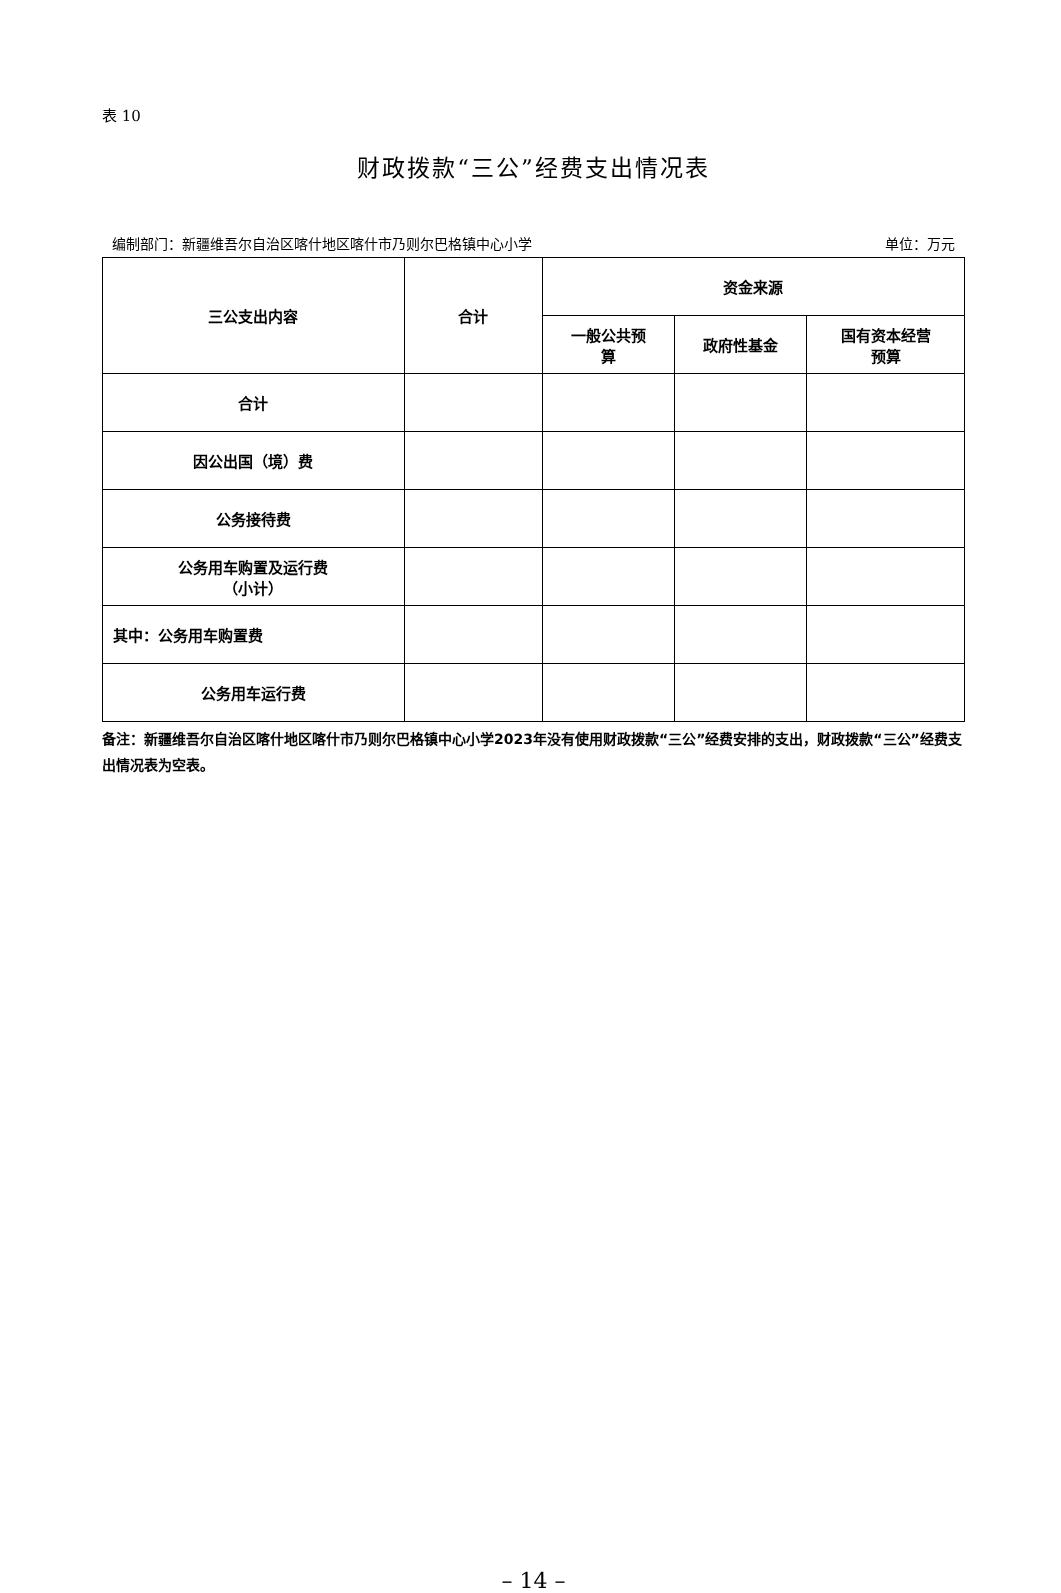表 10
财政拨款“三公”经费支出情况表
编制部门：新疆维吾尔自治区喀什地区喀什市乃则尔巴格镇中心小学 单位：万元
| 三公支出内容 | 合计 | 资金来源 | | |
| --- | --- | --- | --- | --- |
| | | 一般公共预 算 | 政府性基金 | 国有资本经营 预算 |
| 合计 | | | | |
| 因公出国（境）费 | | | | |
| 公务接待费 | | | | |
| 公务用车购置及运行费 （小计） | | | | |
| 其中：公务用车购置费 | | | | |
| 公务用车运行费 | | | | |
备注：新疆维吾尔自治区喀什地区喀什市乃则尔巴格镇中心小学2023年没有使用财政拨款“三公”经费安排的支出，财政拨款“三公”经费支出情况表为空表。
– 14 –